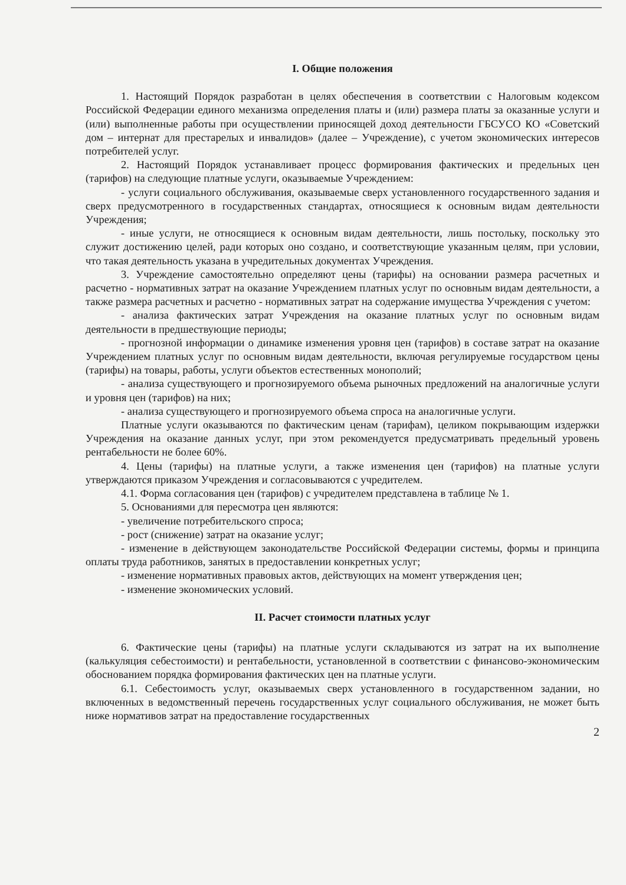I. Общие положения
1. Настоящий Порядок разработан в целях обеспечения в соответствии с Налоговым кодексом Российской Федерации единого механизма определения платы и (или) размера платы за оказанные услуги и (или) выполненные работы при осуществлении приносящей доход деятельности ГБСУСО КО «Советский дом – интернат для престарелых и инвалидов» (далее – Учреждение), с учетом экономических интересов потребителей услуг.
2. Настоящий Порядок устанавливает процесс формирования фактических и предельных цен (тарифов) на следующие платные услуги, оказываемые Учреждением:
- услуги социального обслуживания, оказываемые сверх установленного государственного задания и сверх предусмотренного в государственных стандартах, относящиеся к основным видам деятельности Учреждения;
- иные услуги, не относящиеся к основным видам деятельности, лишь постольку, поскольку это служит достижению целей, ради которых оно создано, и соответствующие указанным целям, при условии, что такая деятельность указана в учредительных документах Учреждения.
3. Учреждение самостоятельно определяют цены (тарифы) на основании размера расчетных и расчетно - нормативных затрат на оказание Учреждением платных услуг по основным видам деятельности, а также размера расчетных и расчетно - нормативных затрат на содержание имущества Учреждения с учетом:
- анализа фактических затрат Учреждения на оказание платных услуг по основным видам деятельности в предшествующие периоды;
- прогнозной информации о динамике изменения уровня цен (тарифов) в составе затрат на оказание Учреждением платных услуг по основным видам деятельности, включая регулируемые государством цены (тарифы) на товары, работы, услуги объектов естественных монополий;
- анализа существующего и прогнозируемого объема рыночных предложений на аналогичные услуги и уровня цен (тарифов) на них;
- анализа существующего и прогнозируемого объема спроса на аналогичные услуги.
Платные услуги оказываются по фактическим ценам (тарифам), целиком покрывающим издержки Учреждения на оказание данных услуг, при этом рекомендуется предусматривать предельный уровень рентабельности не более 60%.
4. Цены (тарифы) на платные услуги, а также изменения цен (тарифов) на платные услуги утверждаются приказом Учреждения и согласовываются с учредителем.
4.1. Форма согласования цен (тарифов) с учредителем представлена в таблице № 1.
5. Основаниями для пересмотра цен являются:
- увеличение потребительского спроса;
- рост (снижение) затрат на оказание услуг;
- изменение в действующем законодательстве Российской Федерации системы, формы и принципа оплаты труда работников, занятых в предоставлении конкретных услуг;
- изменение нормативных правовых актов, действующих на момент утверждения цен;
- изменение экономических условий.
II. Расчет стоимости платных услуг
6. Фактические цены (тарифы) на платные услуги складываются из затрат на их выполнение (калькуляция себестоимости) и рентабельности, установленной в соответствии с финансово-экономическим обоснованием порядка формирования фактических цен на платные услуги.
6.1. Себестоимость услуг, оказываемых сверх установленного в государственном задании, но включенных в ведомственный перечень государственных услуг социального обслуживания, не может быть ниже нормативов затрат на предоставление государственных
2